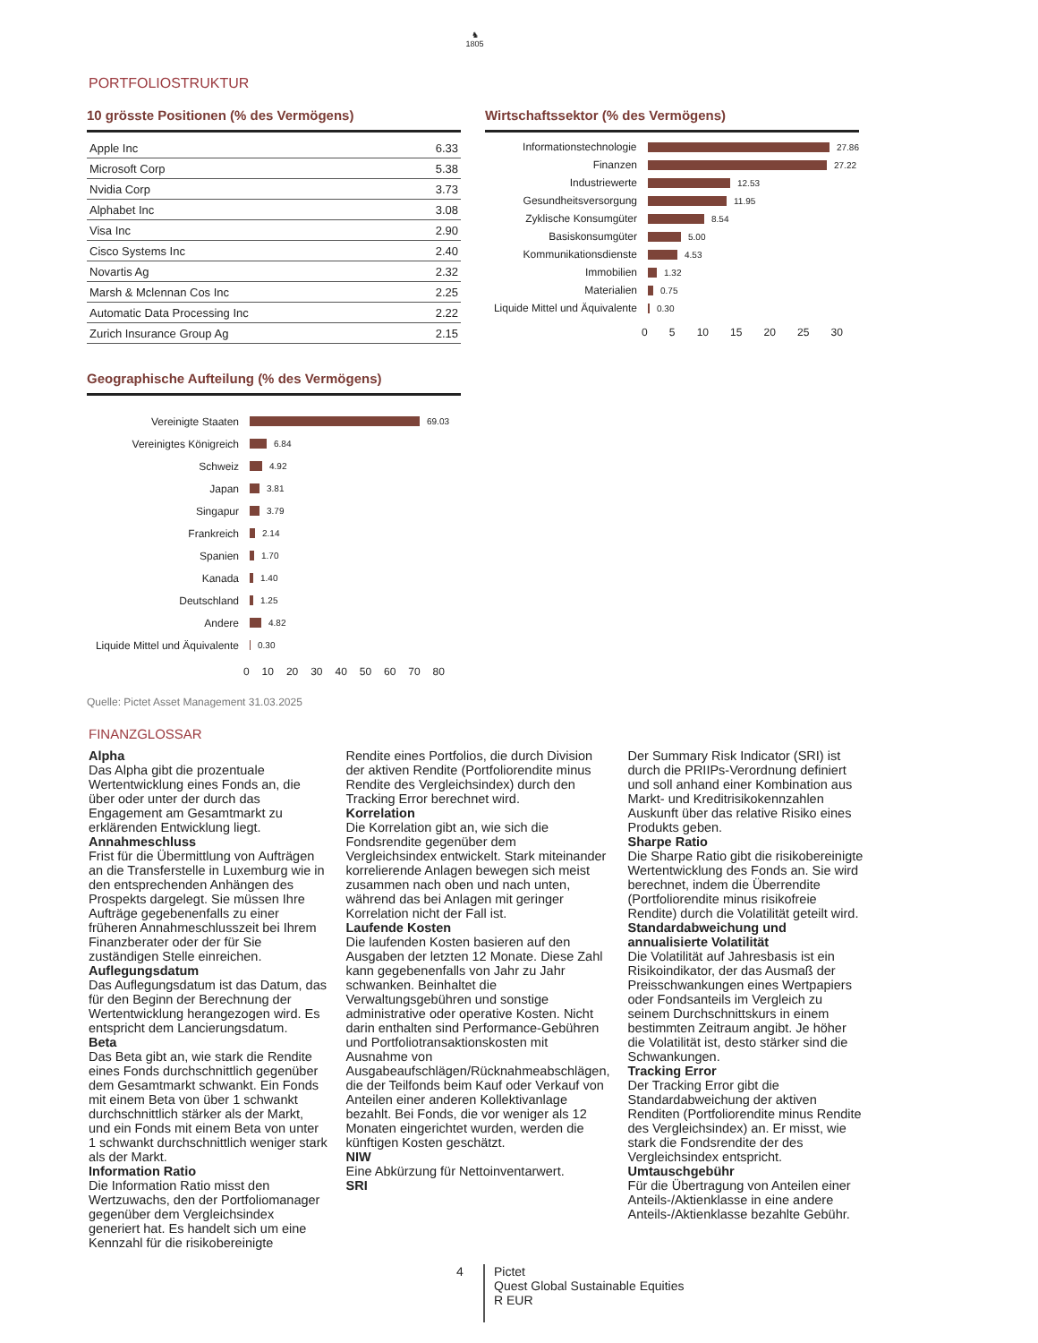♞
1805
PORTFOLIOSTRUKTUR
10 grösste Positionen (% des Vermögens)
| Apple Inc | 6.33 |
| Microsoft Corp | 5.38 |
| Nvidia Corp | 3.73 |
| Alphabet Inc | 3.08 |
| Visa Inc | 2.90 |
| Cisco Systems Inc | 2.40 |
| Novartis Ag | 2.32 |
| Marsh & Mclennan Cos Inc | 2.25 |
| Automatic Data Processing Inc | 2.22 |
| Zurich Insurance Group Ag | 2.15 |
Wirtschaftssektor (% des Vermögens)
Informationstechnologie 27.86
Finanzen 27.22
Industriewerte 12.53
Gesundheitsversorgung 11.95
Zyklische Konsumgüter 8.54
Basiskonsumgüter 5.00
Kommunikationsdienste 4.53
Immobilien 1.32
Materialien 0.75
Liquide Mittel und Äquivalente 0.30
0 5 10 15 20 25 30
Geographische Aufteilung (% des Vermögens)
Vereinigte Staaten 69.03
Vereinigtes Königreich 6.84
Schweiz 4.92
Japan 3.81
Singapur 3.79
Frankreich 2.14
Spanien 1.70
Kanada 1.40
Deutschland 1.25
Andere 4.82
Liquide Mittel und Äquivalente 0.30
0 10 20 30 40 50 60 70 80
Quelle: Pictet Asset Management 31.03.2025
FINANZGLOSSAR
Alpha
Das Alpha gibt die prozentuale Wertentwicklung eines Fonds an, die über oder unter der durch das Engagement am Gesamtmarkt zu erklärenden Entwicklung liegt.
Annahmeschluss
Frist für die Übermittlung von Aufträgen an die Transferstelle in Luxemburg wie in den entsprechenden Anhängen des Prospekts dargelegt. Sie müssen Ihre Aufträge gegebenenfalls zu einer früheren Annahmeschlusszeit bei Ihrem Finanzberater oder der für Sie zuständigen Stelle einreichen.
Auflegungsdatum
Das Auflegungsdatum ist das Datum, das für den Beginn der Berechnung der Wertentwicklung herangezogen wird. Es entspricht dem Lancierungsdatum.
Beta
Das Beta gibt an, wie stark die Rendite eines Fonds durchschnittlich gegenüber dem Gesamtmarkt schwankt. Ein Fonds mit einem Beta von über 1 schwankt durchschnittlich stärker als der Markt, und ein Fonds mit einem Beta von unter 1 schwankt durchschnittlich weniger stark als der Markt.
Information Ratio
Die Information Ratio misst den Wertzuwachs, den der Portfoliomanager gegenüber dem Vergleichsindex generiert hat. Es handelt sich um eine Kennzahl für die risikobereinigte
Rendite eines Portfolios, die durch Division der aktiven Rendite (Portfoliorendite minus Rendite des Vergleichsindex) durch den Tracking Error berechnet wird.
Korrelation
Die Korrelation gibt an, wie sich die Fondsrendite gegenüber dem Vergleichsindex entwickelt. Stark miteinander korrelierende Anlagen bewegen sich meist zusammen nach oben und nach unten, während das bei Anlagen mit geringer Korrelation nicht der Fall ist.
Laufende Kosten
Die laufenden Kosten basieren auf den Ausgaben der letzten 12 Monate. Diese Zahl kann gegebenenfalls von Jahr zu Jahr schwanken. Beinhaltet die Verwaltungsgebühren und sonstige administrative oder operative Kosten. Nicht darin enthalten sind Performance-Gebühren und Portfoliotransaktionskosten mit Ausnahme von Ausgabeaufschlägen/Rücknahmeabschlägen, die der Teilfonds beim Kauf oder Verkauf von Anteilen einer anderen Kollektivanlage bezahlt. Bei Fonds, die vor weniger als 12 Monaten eingerichtet wurden, werden die künftigen Kosten geschätzt.
NIW
Eine Abkürzung für Nettoinventarwert.
SRI
Der Summary Risk Indicator (SRI) ist durch die PRIIPs-Verordnung definiert und soll anhand einer Kombination aus Markt- und Kreditrisikokennzahlen Auskunft über das relative Risiko eines Produkts geben.
Sharpe Ratio
Die Sharpe Ratio gibt die risikobereinigte Wertentwicklung des Fonds an. Sie wird berechnet, indem die Überrendite (Portfoliorendite minus risikofreie Rendite) durch die Volatilität geteilt wird.
Standardabweichung und annualisierte Volatilität
Die Volatilität auf Jahresbasis ist ein Risikoindikator, der das Ausmaß der Preisschwankungen eines Wertpapiers oder Fondsanteils im Vergleich zu seinem Durchschnittskurs in einem bestimmten Zeitraum angibt. Je höher die Volatilität ist, desto stärker sind die Schwankungen.
Tracking Error
Der Tracking Error gibt die Standardabweichung der aktiven Renditen (Portfoliorendite minus Rendite des Vergleichsindex) an. Er misst, wie stark die Fondsrendite der des Vergleichsindex entspricht.
Umtauschgebühr
Für die Übertragung von Anteilen einer Anteils-/Aktienklasse in eine andere Anteils-/Aktienklasse bezahlte Gebühr.
4
Pictet
Quest Global Sustainable Equities
R EUR